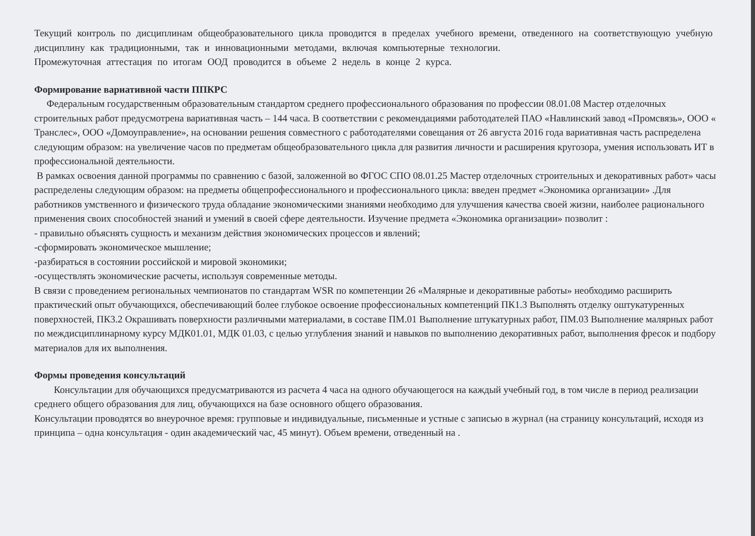Текущий контроль по дисциплинам общеобразовательного цикла проводится в пределах учебного времени, отведенного на соответствующую учебную дисциплину как традиционными, так и инновационными методами, включая компьютерные технологии.
Промежуточная аттестация по итогам ООД проводится в объеме 2 недель в конце 2 курса.
Формирование вариативной части ППКРС
Федеральным государственным образовательным стандартом среднего профессионального образования по профессии 08.01.08 Мастер отделочных строительных работ предусмотрена вариативная часть – 144 часа. В соответствии с рекомендациями работодателей ПАО «Навлинский завод «Промсвязь», ООО « Транслес», ООО «Домоуправление», на основании решения совместного с работодателями совещания от 26 августа 2016 года вариативная часть распределена следующим образом: на увеличение часов по предметам общеобразовательного цикла для развития личности и расширения кругозора, умения использовать ИТ в профессиональной деятельности.
В рамках освоения данной программы по сравнению с базой, заложенной во ФГОС СПО 08.01.25 Мастер отделочных строительных и декоративных работ» часы распределены следующим образом: на предметы общепрофессионального и профессионального цикла: введен предмет «Экономика организации» .Для работников умственного и физического труда обладание экономическими знаниями необходимо для улучшения качества своей жизни, наиболее рационального применения своих способностей знаний и умений в своей сфере деятельности. Изучение предмета «Экономика организации» позволит :
- правильно объяснять сущность и механизм действия экономических процессов и явлений;
-сформировать экономическое мышление;
-разбираться в состоянии российской и мировой экономики;
-осуществлять экономические расчеты, используя современные методы.
В связи с проведением региональных чемпионатов по стандартам WSR по компетенции 26 «Малярные и декоративные работы» необходимо расширить практический опыт обучающихся, обеспечивающий более глубокое освоение профессиональных компетенций ПК1.3 Выполнять отделку оштукатуренных поверхностей, ПК3.2 Окрашивать поверхности различными материалами, в составе ПМ.01 Выполнение штукатурных работ, ПМ.03 Выполнение малярных работ по междисциплинарному курсу МДК01.01, МДК 01.03, с целью углубления знаний и навыков по выполнению декоративных работ, выполнения фресок и подбору материалов для их выполнения.
Формы проведения консультаций
Консультации для обучающихся предусматриваются из расчета 4 часа на одного обучающегося на каждый учебный год, в том числе в период реализации среднего общего образования для лиц, обучающихся на базе основного общего образования.
Консультации проводятся во внеурочное время: групповые и индивидуальные, письменные и устные с записью в журнал (на страницу консультаций, исходя из принципа – одна консультация - один академический час, 45 минут). Объем времени, отведенный на .